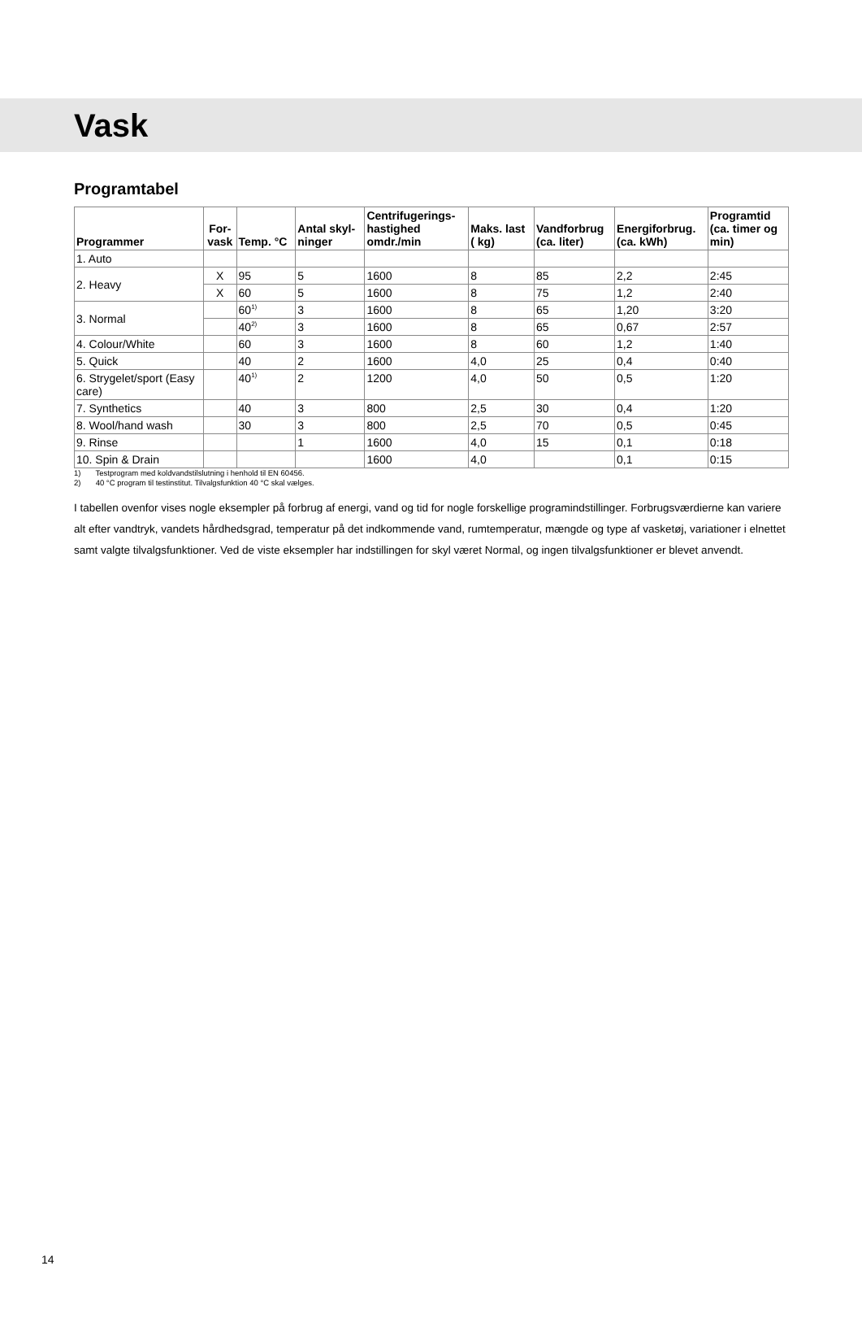Vask
Programtabel
| Programmer | For- vask | Temp. °C | Antal skyl- ninger | Centrifugerings- hastighed omdr./min | Maks. last ( kg) | Vandforbrug (ca. liter) | Energiforbrug. (ca. kWh) | Programtid (ca. timer og min) |
| --- | --- | --- | --- | --- | --- | --- | --- | --- |
| 1. Auto | | | | | | | | |
| 2. Heavy | X | 95 | 5 | 1600 | 8 | 85 | 2,2 | 2:45 |
| | X | 60 | 5 | 1600 | 8 | 75 | 1,2 | 2:40 |
| 3. Normal | | 60<sup>1)</sup> | 3 | 1600 | 8 | 65 | 1,20 | 3:20 |
| | | 40<sup>2)</sup> | 3 | 1600 | 8 | 65 | 0,67 | 2:57 |
| 4. Colour/White | | 60 | 3 | 1600 | 8 | 60 | 1,2 | 1:40 |
| 5. Quick | | 40 | 2 | 1600 | 4,0 | 25 | 0,4 | 0:40 |
| 6. Strygelet/sport (Easy care) | | 40<sup>1)</sup> | 2 | 1200 | 4,0 | 50 | 0,5 | 1:20 |
| 7. Synthetics | | 40 | 3 | 800 | 2,5 | 30 | 0,4 | 1:20 |
| 8. Wool/hand wash | | 30 | 3 | 800 | 2,5 | 70 | 0,5 | 0:45 |
| 9. Rinse | | | 1 | 1600 | 4,0 | 15 | 0,1 | 0:18 |
| 10. Spin & Drain | | | | 1600 | 4,0 | | 0,1 | 0:15 |
1) Testprogram med koldvandstilslutning i henhold til EN 60456.
2) 40 °C program til testinstitut. Tilvalgsfunktion 40 °C skal vælges.
I tabellen ovenfor vises nogle eksempler på forbrug af energi, vand og tid for nogle forskellige programindstillinger. Forbrugsværdierne kan variere alt efter vandtryk, vandets hårdhedsgrad, temperatur på det indkommende vand, rumtemperatur, mængde og type af vasketøj, variationer i elnettet samt valgte tilvalgsfunktioner. Ved de viste eksempler har indstillingen for skyl været Normal, og ingen tilvalgsfunktioner er blevet anvendt.
14